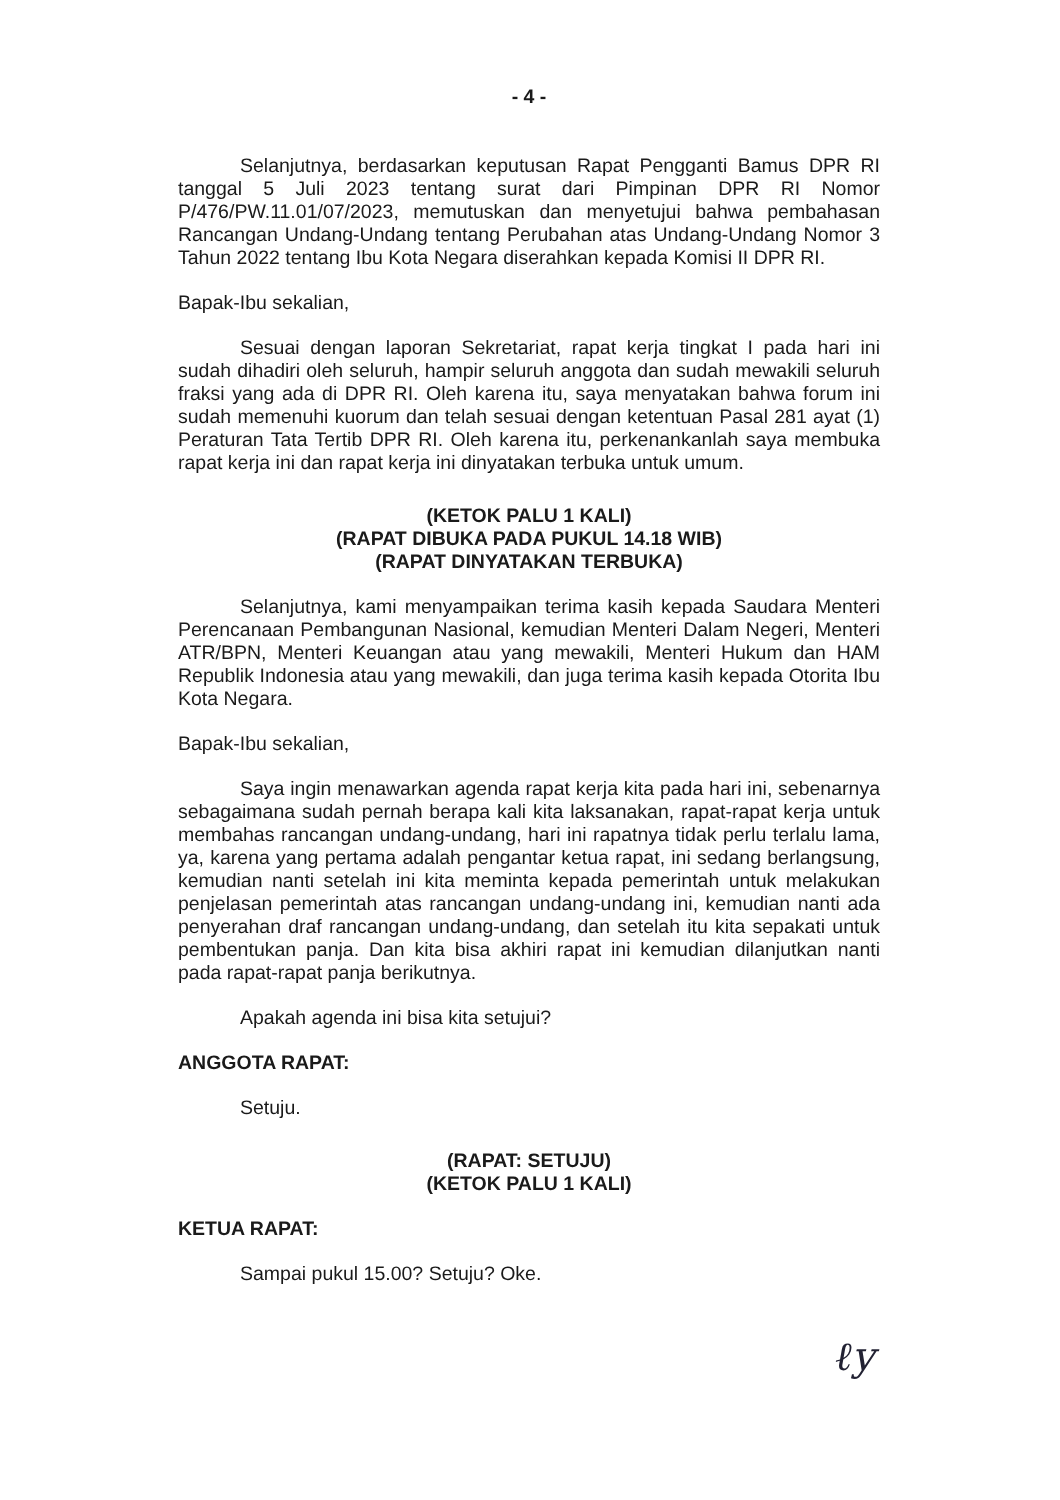- 4 -
Selanjutnya, berdasarkan keputusan Rapat Pengganti Bamus DPR RI tanggal 5 Juli 2023 tentang surat dari Pimpinan DPR RI Nomor P/476/PW.11.01/07/2023, memutuskan dan menyetujui bahwa pembahasan Rancangan Undang-Undang tentang Perubahan atas Undang-Undang Nomor 3 Tahun 2022 tentang Ibu Kota Negara diserahkan kepada Komisi II DPR RI.
Bapak-Ibu sekalian,
Sesuai dengan laporan Sekretariat, rapat kerja tingkat I pada hari ini sudah dihadiri oleh seluruh, hampir seluruh anggota dan sudah mewakili seluruh fraksi yang ada di DPR RI. Oleh karena itu, saya menyatakan bahwa forum ini sudah memenuhi kuorum dan telah sesuai dengan ketentuan Pasal 281 ayat (1) Peraturan Tata Tertib DPR RI. Oleh karena itu, perkenankanlah saya membuka rapat kerja ini dan rapat kerja ini dinyatakan terbuka untuk umum.
(KETOK PALU 1 KALI)
(RAPAT DIBUKA PADA PUKUL 14.18 WIB)
(RAPAT DINYATAKAN TERBUKA)
Selanjutnya, kami menyampaikan terima kasih kepada Saudara Menteri Perencanaan Pembangunan Nasional, kemudian Menteri Dalam Negeri, Menteri ATR/BPN, Menteri Keuangan atau yang mewakili, Menteri Hukum dan HAM Republik Indonesia atau yang mewakili, dan juga terima kasih kepada Otorita Ibu Kota Negara.
Bapak-Ibu sekalian,
Saya ingin menawarkan agenda rapat kerja kita pada hari ini, sebenarnya sebagaimana sudah pernah berapa kali kita laksanakan, rapat-rapat kerja untuk membahas rancangan undang-undang, hari ini rapatnya tidak perlu terlalu lama, ya, karena yang pertama adalah pengantar ketua rapat, ini sedang berlangsung, kemudian nanti setelah ini kita meminta kepada pemerintah untuk melakukan penjelasan pemerintah atas rancangan undang-undang ini, kemudian nanti ada penyerahan draf rancangan undang-undang, dan setelah itu kita sepakati untuk pembentukan panja. Dan kita bisa akhiri rapat ini kemudian dilanjutkan nanti pada rapat-rapat panja berikutnya.
Apakah agenda ini bisa kita setujui?
ANGGOTA RAPAT:
Setuju.
(RAPAT: SETUJU)
(KETOK PALU 1 KALI)
KETUA RAPAT:
Sampai pukul 15.00? Setuju? Oke.
ℓy